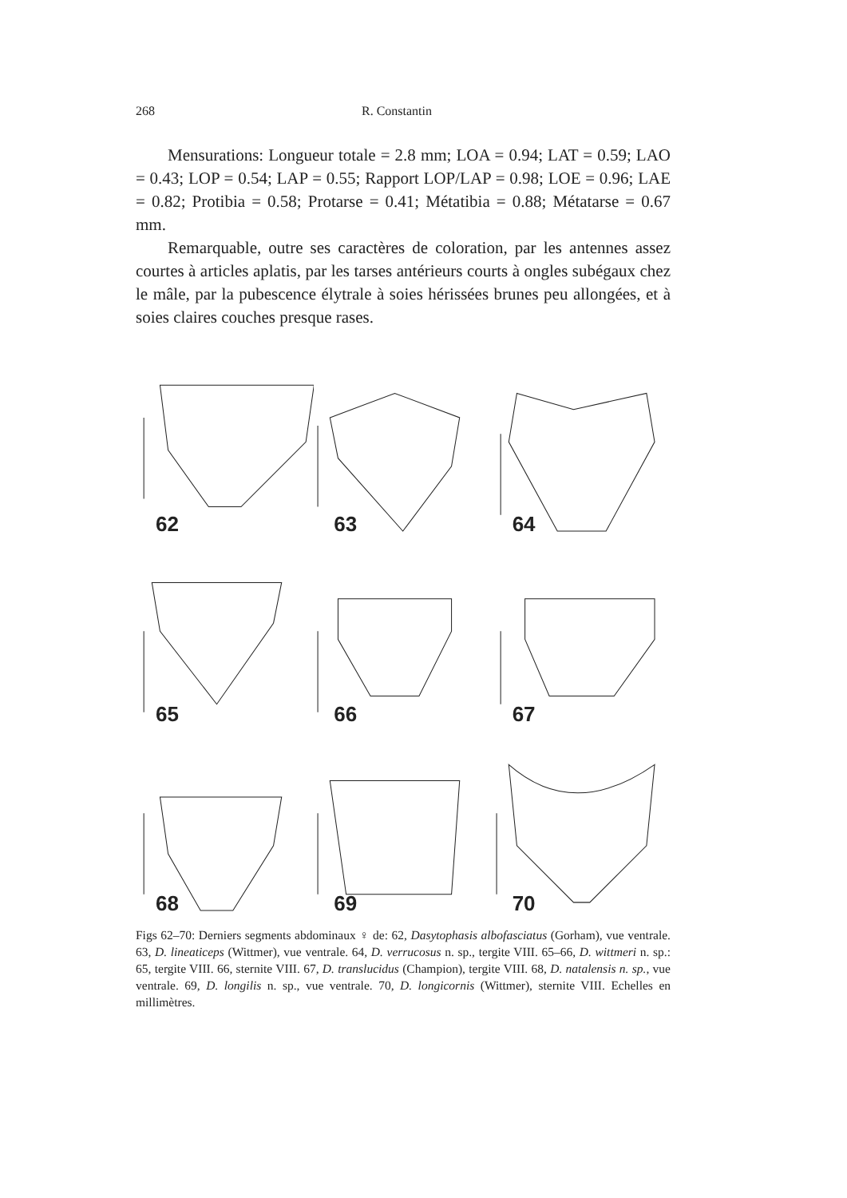268 R. Constantin
Mensurations: Longueur totale = 2.8 mm; LOA = 0.94; LAT = 0.59; LAO = 0.43; LOP = 0.54; LAP = 0.55; Rapport LOP/LAP = 0.98; LOE = 0.96; LAE = 0.82; Protibia = 0.58; Protarse = 0.41; Métatibia = 0.88; Métatarse = 0.67 mm.
Remarquable, outre ses caractères de coloration, par les antennes assez courtes à articles aplatis, par les tarses antérieurs courts à ongles subégaux chez le mâle, par la pubescence élytrale à soies hérissées brunes peu allongées, et à soies claires couches presque rases.
62
63
64
65
66
67
68
69
70
Figs 62–70: Derniers segments abdominaux ♀ de: 62, Dasytophasis albofasciatus (Gorham), vue ventrale. 63, D. lineaticeps (Wittmer), vue ventrale. 64, D. verrucosus n. sp., tergite VIII. 65–66, D. wittmeri n. sp.: 65, tergite VIII. 66, sternite VIII. 67, D. translucidus (Champion), tergite VIII. 68, D. natalensis n. sp., vue ventrale. 69, D. longilis n. sp., vue ventrale. 70, D. longicornis (Wittmer), sternite VIII. Echelles en millimètres.